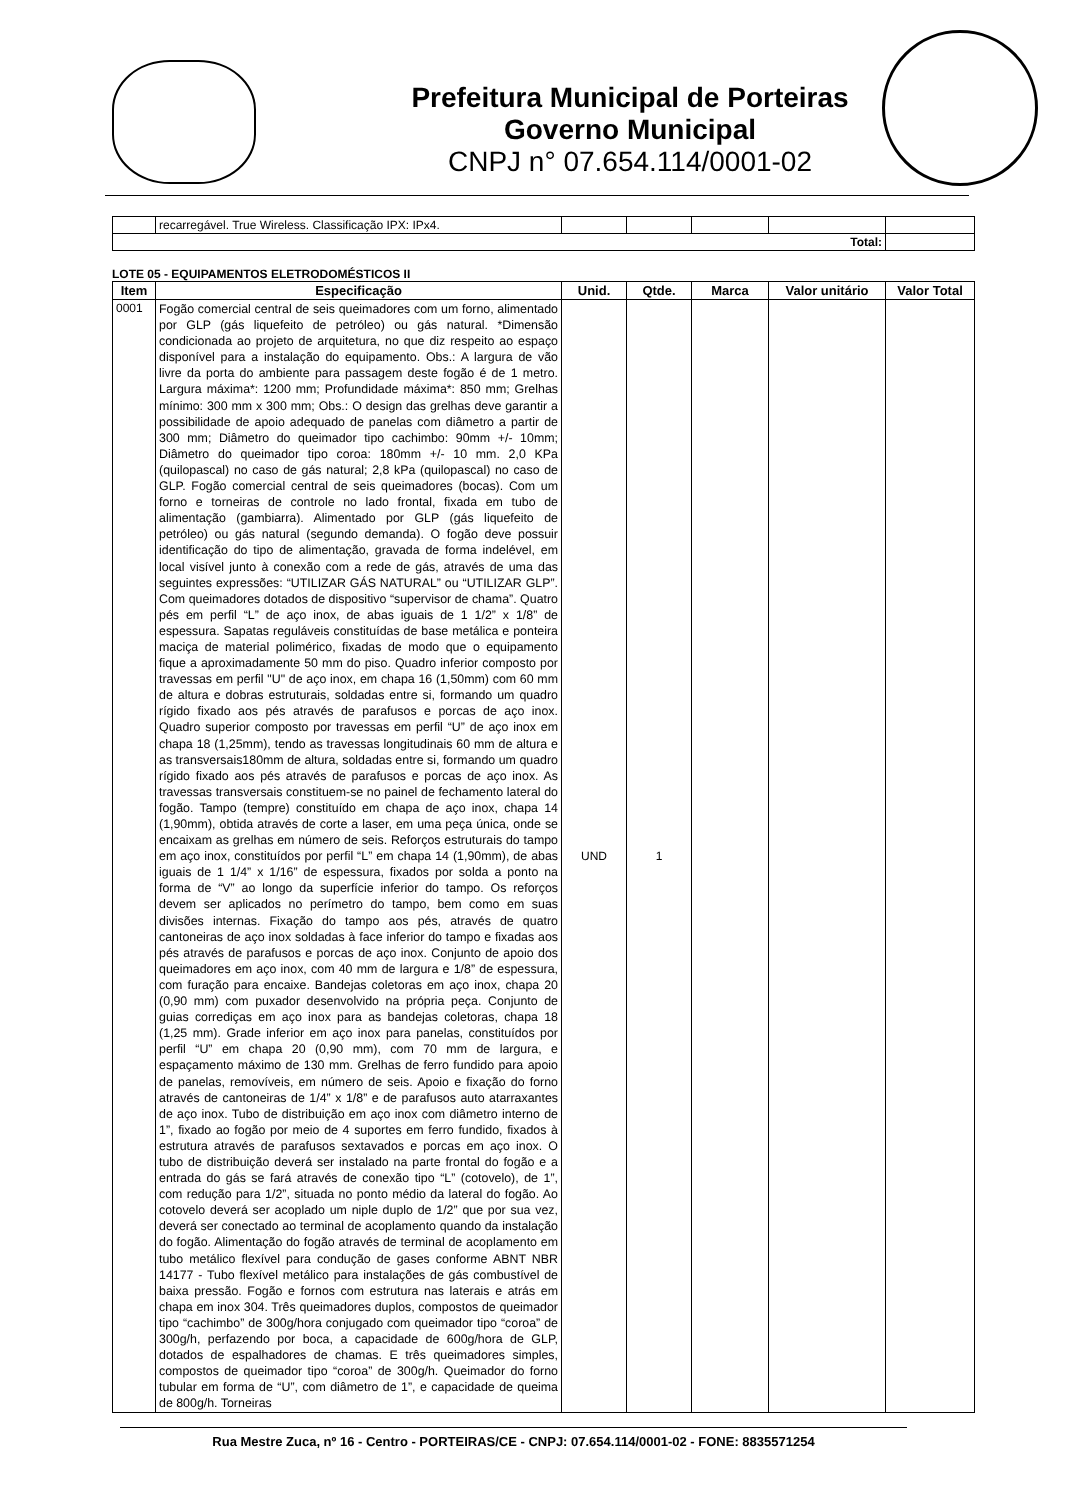Prefeitura Municipal de Porteiras
Governo Municipal
CNPJ n° 07.654.114/0001-02
| | recarregável. True Wireless. Classificação IPX: IPx4. | | | | | |
| Total: | | | | | | |
LOTE 05 - EQUIPAMENTOS ELETRODOMÉSTICOS II
| Item | Especificação | Unid. | Qtde. | Marca | Valor unitário | Valor Total |
| --- | --- | --- | --- | --- | --- | --- |
| 0001 | Fogão comercial central de seis queimadores com um forno, alimentado por GLP (gás liquefeito de petróleo) ou gás natural. *Dimensão condicionada ao projeto de arquitetura, no que diz respeito ao espaço disponível para a instalação do equipamento. Obs.: A largura de vão livre da porta do ambiente para passagem deste fogão é de 1 metro. Largura máxima*: 1200 mm; Profundidade máxima*: 850 mm; Grelhas mínimo: 300 mm x 300 mm; Obs.: O design das grelhas deve garantir a possibilidade de apoio adequado de panelas com diâmetro a partir de 300 mm; Diâmetro do queimador tipo cachimbo: 90mm +/- 10mm; Diâmetro do queimador tipo coroa: 180mm +/- 10 mm. 2,0 KPa (quilopascal) no caso de gás natural; 2,8 kPa (quilopascal) no caso de GLP. Fogão comercial central de seis queimadores (bocas). Com um forno e torneiras de controle no lado frontal, fixada em tubo de alimentação (gambiarra). Alimentado por GLP (gás liquefeito de petróleo) ou gás natural (segundo demanda). O fogão deve possuir identificação do tipo de alimentação, gravada de forma indelével, em local visível junto à conexão com a rede de gás, através de uma das seguintes expressões: “UTILIZAR GÁS NATURAL” ou “UTILIZAR GLP”. Com queimadores dotados de dispositivo “supervisor de chama”. Quatro pés em perfil “L” de aço inox, de abas iguais de 1 1/2” x 1/8” de espessura. Sapatas reguláveis constituídas de base metálica e ponteira maciça de material polimérico, fixadas de modo que o equipamento fique a aproximadamente 50 mm do piso. Quadro inferior composto por travessas em perfil "U" de aço inox, em chapa 16 (1,50mm) com 60 mm de altura e dobras estruturais, soldadas entre si, formando um quadro rígido fixado aos pés através de parafusos e porcas de aço inox. Quadro superior composto por travessas em perfil “U” de aço inox em chapa 18 (1,25mm), tendo as travessas longitudinais 60 mm de altura e as transversais180mm de altura, soldadas entre si, formando um quadro rígido fixado aos pés através de parafusos e porcas de aço inox. As travessas transversais constituem-se no painel de fechamento lateral do fogão. Tampo (tempre) constituído em chapa de aço inox, chapa 14 (1,90mm), obtida através de corte a laser, em uma peça única, onde se encaixam as grelhas em número de seis. Reforços estruturais do tampo em aço inox, constituídos por perfil “L” em chapa 14 (1,90mm), de abas iguais de 1 1/4” x 1/16” de espessura, fixados por solda a ponto na forma de “V” ao longo da superfície inferior do tampo. Os reforços devem ser aplicados no perímetro do tampo, bem como em suas divisões internas. Fixação do tampo aos pés, através de quatro cantoneiras de aço inox soldadas à face inferior do tampo e fixadas aos pés através de parafusos e porcas de aço inox. Conjunto de apoio dos queimadores em aço inox, com 40 mm de largura e 1/8” de espessura, com furação para encaixe. Bandejas coletoras em aço inox, chapa 20 (0,90 mm) com puxador desenvolvido na própria peça. Conjunto de guias corrediças em aço inox para as bandejas coletoras, chapa 18 (1,25 mm). Grade inferior em aço inox para panelas, constituídos por perfil “U” em chapa 20 (0,90 mm), com 70 mm de largura, e espaçamento máximo de 130 mm. Grelhas de ferro fundido para apoio de panelas, removíveis, em número de seis. Apoio e fixação do forno através de cantoneiras de 1/4” x 1/8” e de parafusos auto atarraxantes de aço inox. Tubo de distribuição em aço inox com diâmetro interno de 1”, fixado ao fogão por meio de 4 suportes em ferro fundido, fixados à estrutura através de parafusos sextavados e porcas em aço inox. O tubo de distribuição deverá ser instalado na parte frontal do fogão e a entrada do gás se fará através de conexão tipo “L” (cotovelo), de 1”, com redução para 1/2”, situada no ponto médio da lateral do fogão. Ao cotovelo deverá ser acoplado um niple duplo de 1/2” que por sua vez, deverá ser conectado ao terminal de acoplamento quando da instalação do fogão. Alimentação do fogão através de terminal de acoplamento em tubo metálico flexível para condução de gases conforme ABNT NBR 14177 - Tubo flexível metálico para instalações de gás combustível de baixa pressão. Fogão e fornos com estrutura nas laterais e atrás em chapa em inox 304. Três queimadores duplos, compostos de queimador tipo “cachimbo” de 300g/hora conjugado com queimador tipo “coroa” de 300g/h, perfazendo por boca, a capacidade de 600g/hora de GLP, dotados de espalhadores de chamas. E três queimadores simples, compostos de queimador tipo “coroa” de 300g/h. Queimador do forno tubular em forma de “U”, com diâmetro de 1”, e capacidade de queima de 800g/h. Torneiras | UND | 1 | | | |
Rua Mestre Zuca, nº 16 - Centro - PORTEIRAS/CE - CNPJ: 07.654.114/0001-02 - FONE: 8835571254